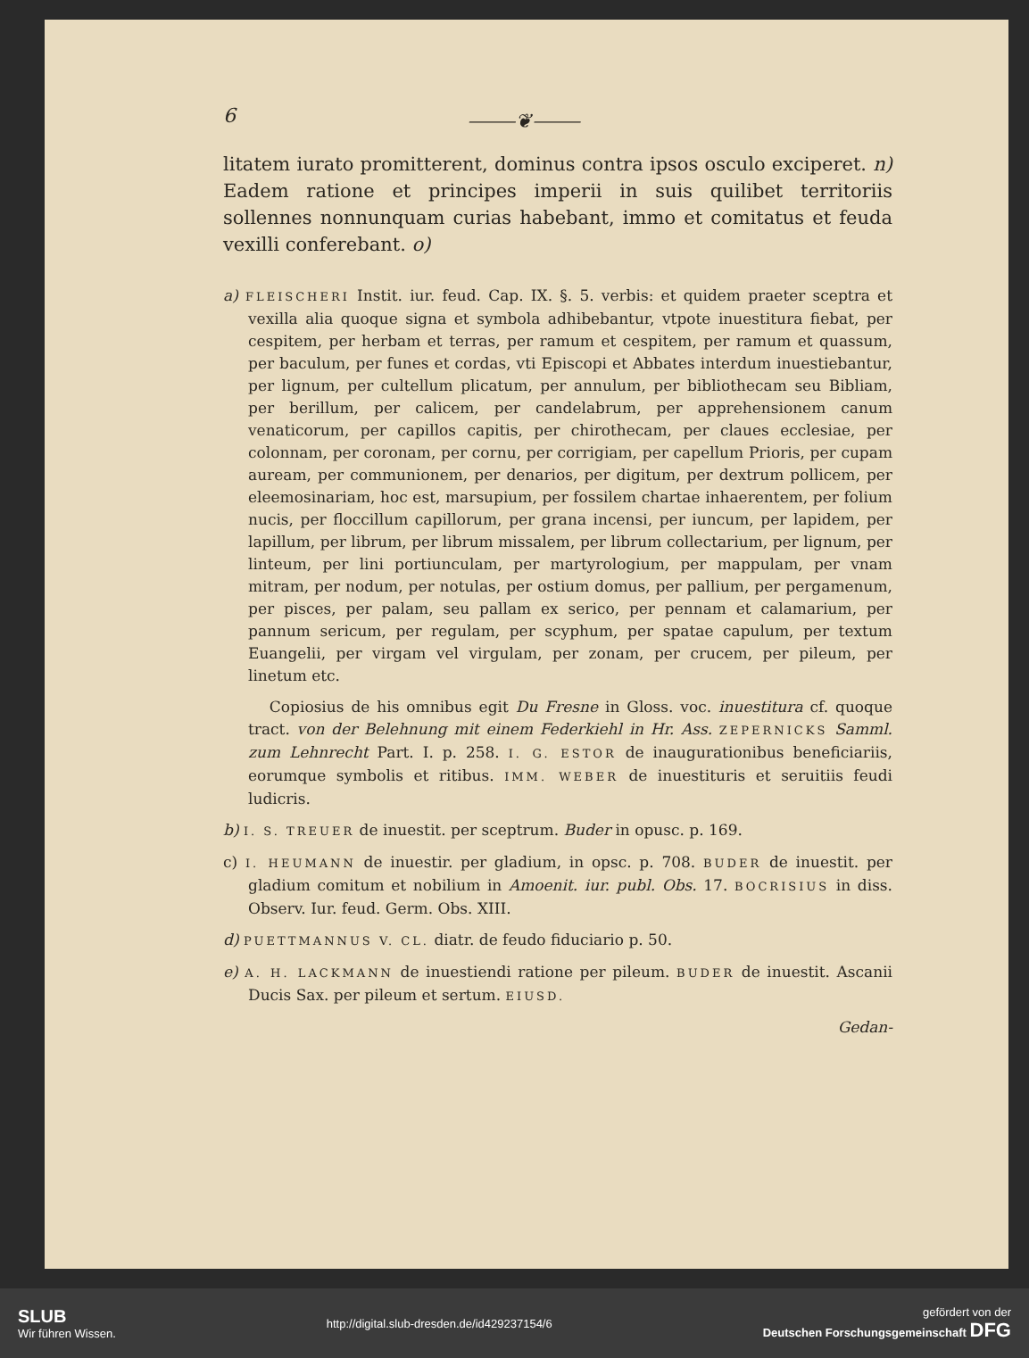6 ⸻❦⸻
litatem iurato promitterent, dominus contra ipsos osculo exciperet. n) Eadem ratione et principes imperii in suis quilibet territoriis sollennes nonnunquam curias habebant, immo et comitatus et feuda vexilli conferebant. o)
a) FLEISCHERI Instit. iur. feud. Cap. IX. §. 5. verbis: et quidem praeter sceptra et vexilla alia quoque signa et symbola adhibebantur, vtpote inuestitura fiebat, per cespitem, per herbam et terras, per ramum et cespitem, per ramum et quassum, per baculum, per funes et cordas, vti Episcopi et Abbates interdum inuestiebantur, per lignum, per cultellum plicatum, per annulum, per bibliothecam seu Bibliam, per berillum, per calicem, per candelabrum, per apprehensionem canum venaticorum, per capillos capitis, per chirothecam, per claues ecclesiae, per colonnam, per coronam, per cornu, per corrigiam, per capellum Prioris, per cupam auream, per communionem, per denarios, per digitum, per dextrum pollicem, per eleemosinariam, hoc est, marsupium, per fossilem chartae inhaerentem, per folium nucis, per floccillum capillorum, per grana incensi, per iuncum, per lapidem, per lapillum, per librum, per librum missalem, per librum collectarium, per lignum, per linteum, per lini portiunculam, per martyrologium, per mappulam, per vnam mitram, per nodum, per notulas, per ostium domus, per pallium, per pergamenum, per pisces, per palam, seu pallam ex serico, per pennam et calamarium, per pannum sericum, per regulam, per scyphum, per spatae capulum, per textum Euangelii, per virgam vel virgulam, per zonam, per crucem, per pileum, per linetum etc.
Copiosius de his omnibus egit Du Fresne in Gloss. voc. inuestitura cf. quoque tract. von der Belehnung mit einem Federkiehl in Hr. Ass. ZEPERNICKS Samml. zum Lehnrecht Part. I. p. 258. I. G. ESTOR de inaugurationibus beneficiariis, eorumque symbolis et ritibus. IMM. WEBER de inuestituris et seruitiis feudi ludicris.
b) I. S. TREUER de inuestit. per sceptrum. Buder in opusc. p. 169.
c) I. HEUMANN de inuestir. per gladium, in opsc. p. 708. BUDER de inuestit. per gladium comitum et nobilium in Amoenit. iur. publ. Obs. 17. BOCRISIUS in diss. Observ. Iur. feud. Germ. Obs. XIII.
d) PUETTMANNUS V. CL. diatr. de feudo fiduciario p. 50.
e) A. H. LACKMANN de inuestiendi ratione per pileum. BUDER de inuestit. Ascanii Ducis Sax. per pileum et sertum. EIUSD.
Gedan-
SLUB
Wir führen Wissen.
http://digital.slub-dresden.de/id429237154/6
gefördert von der
Deutschen Forschungsgemeinschaft DFG